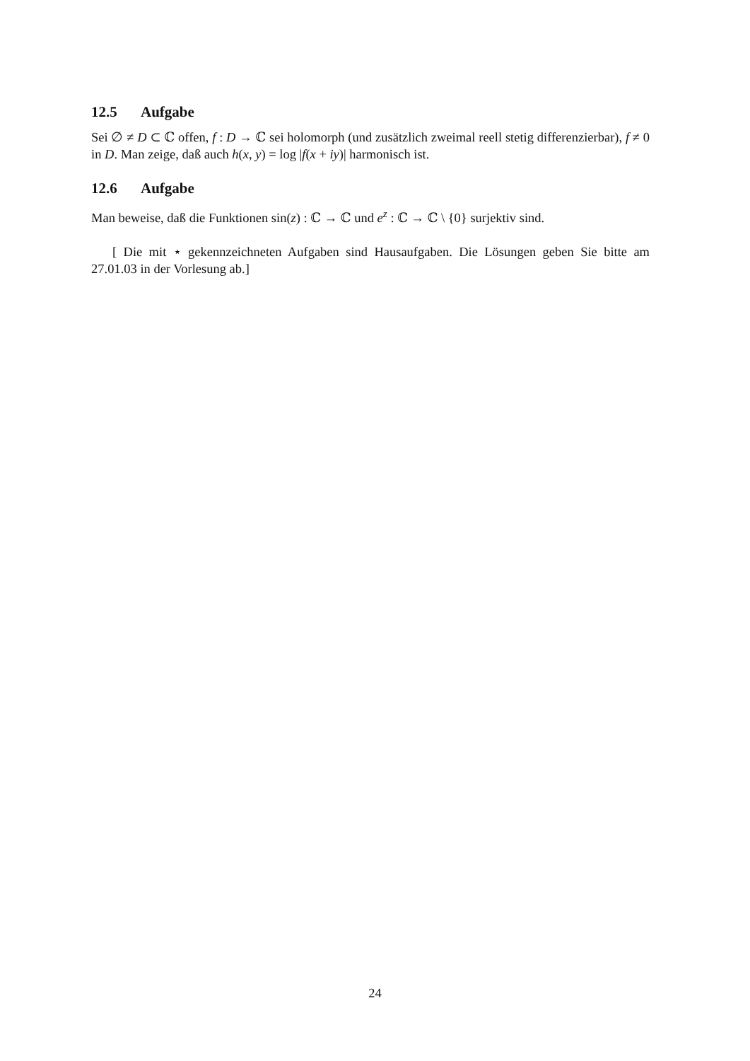12.5 Aufgabe
Sei ∅ ≠ D ⊂ ℂ offen, f : D → ℂ sei holomorph (und zusätzlich zweimal reell stetig differenzierbar), f ≠ 0 in D. Man zeige, daß auch h(x, y) = log |f(x + iy)| harmonisch ist.
12.6 Aufgabe
Man beweise, daß die Funktionen sin(z) : ℂ → ℂ und e<sup>z</sup> : ℂ → ℂ \ {0} surjektiv sind.
[ Die mit ⋆ gekennzeichneten Aufgaben sind Hausaufgaben. Die Lösungen geben Sie bitte am 27.01.03 in der Vorlesung ab.]
24